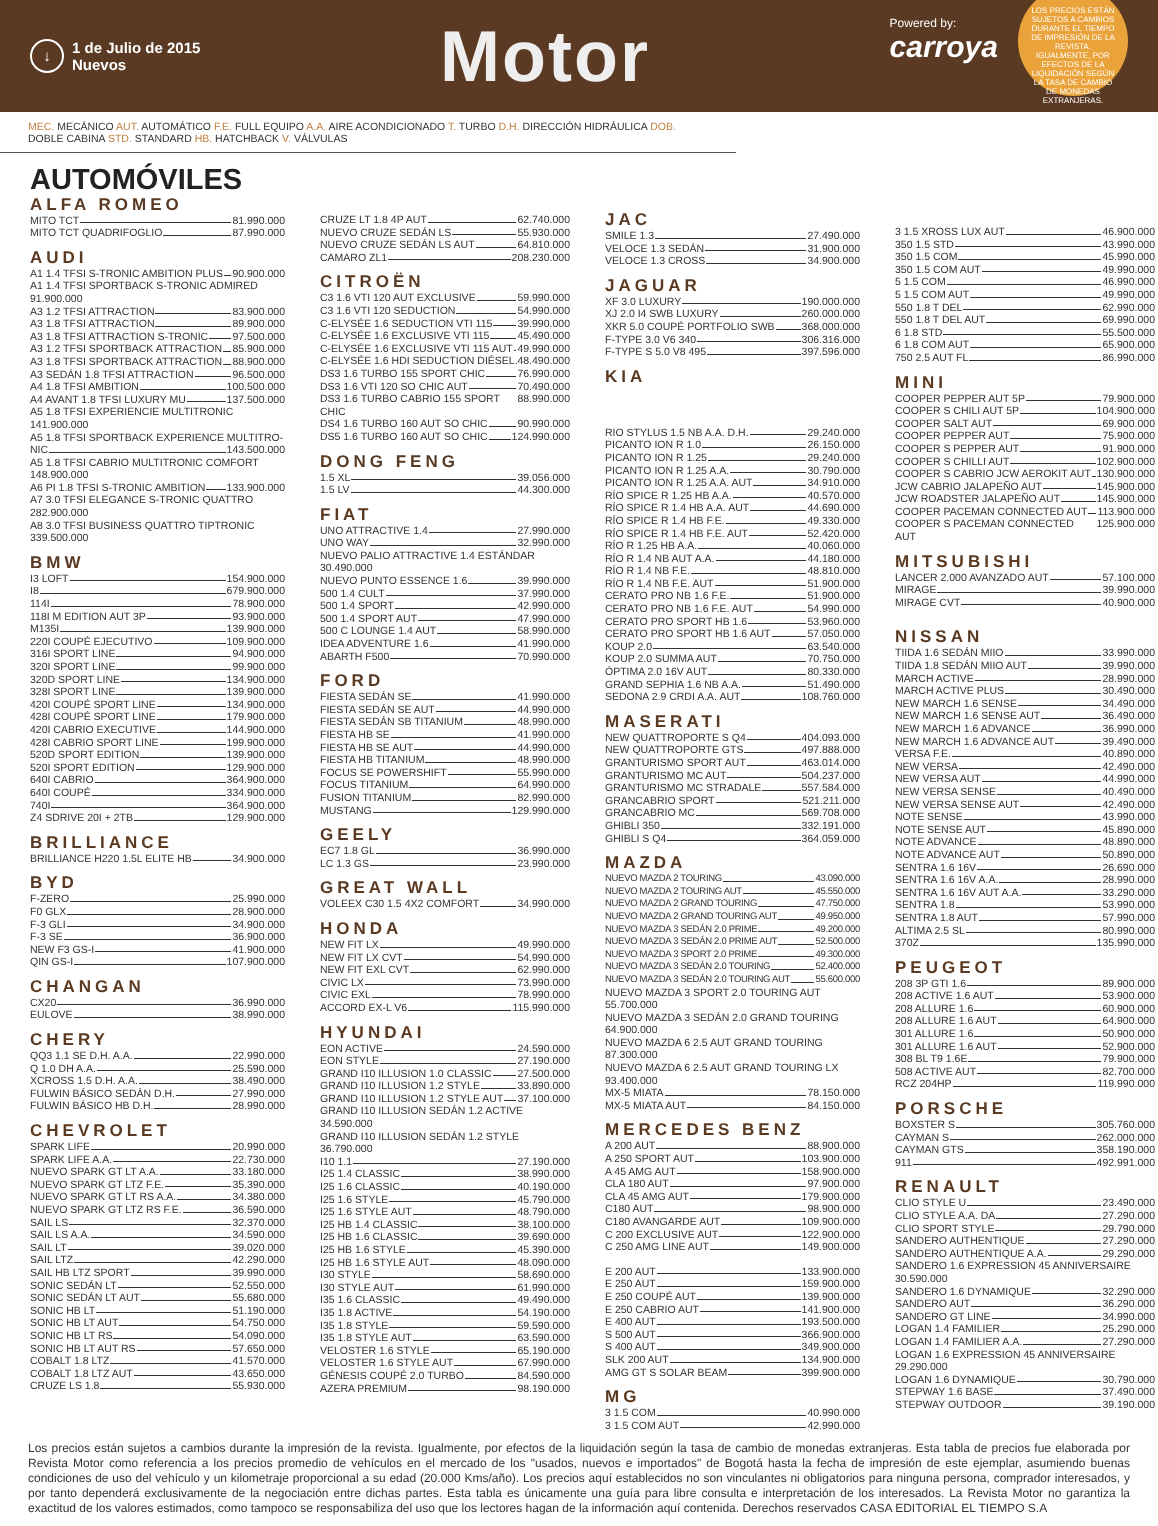↓ 1 de Julio de 2015
Nuevos
Motor
Powered by:
carroya
LOS PRECIOS ESTÁN SUJETOS A CAMBIOS DURANTE EL TIEMPO DE IMPRESIÓN DE LA REVISTA. IGUALMENTE, POR EFECTOS DE LA LIQUIDACIÓN SEGÚN LA TASA DE CAMBIO DE MONEDAS EXTRANJERAS.
MEC. MECÁNICO AUT. AUTOMÁTICO F.E. FULL EQUIPO A.A. AIRE ACONDICIONADO T. TURBO D.H. DIRECCIÓN HIDRÁULICA DOB. DOBLE CABINA STD. STANDARD HB. HATCHBACK V. VÁLVULAS
AUTOMÓVILES
ALFA ROMEO
MITO TCT 81.990.000
MITO TCT QUADRIFOGLIO 87.990.000
AUDI
A1 1.4 TFSI S-TRONIC AMBITION PLUS 90.900.000
A1 1.4 TFSI SPORTBACK S-TRONIC ADMIRED
91.900.000
A3 1.2 TFSI ATTRACTION 83.900.000
A3 1.8 TFSI ATTRACTION 89.900.000
A3 1.8 TFSI ATTRACTION S-TRONIC 97.500.000
A3 1.2 TFSI SPORTBACK ATTRACTION 85.900.000
A3 1.8 TFSI SPORTBACK ATTRACTION 88.900.000
A3 SEDÁN 1.8 TFSI ATTRACTION 96.500.000
A4 1.8 TFSI AMBITION 100.500.000
A4 AVANT 1.8 TFSI LUXURY MU 137.500.000
A5 1.8 TFSI EXPERIENCIE MULTITRONIC
141.900.000
A5 1.8 TFSI SPORTBACK EXPERIENCE MULTITRO-
NIC 143.500.000
A5 1.8 TFSI CABRIO MULTITRONIC COMFORT
148.900.000
A6 PI 1.8 TFSI S-TRONIC AMBITION 133.900.000
A7 3.0 TFSI ELEGANCE S-TRONIC QUATTRO
282.900.000
A8 3.0 TFSI BUSINESS QUATTRO TIPTRONIC
339.500.000
BMW
I3 LOFT 154.900.000
I8 679.900.000
114I 78.900.000
118I M EDITION AUT 3P 93.900.000
M135I 139.900.000
220I COUPÉ EJECUTIVO 109.900.000
316I SPORT LINE 94.900.000
320I SPORT LINE 99.900.000
320D SPORT LINE 134.900.000
328I SPORT LINE 139.900.000
420I COUPÉ SPORT LINE 134.900.000
428I COUPÉ SPORT LINE 179.900.000
420I CABRIO EXECUTIVE 144.900.000
428I CABRIO SPORT LINE 199.900.000
520D SPORT EDITION 139.900.000
520I SPORT EDITION 129.900.000
640I CABRIO 364.900.000
640I COUPÉ 334.900.000
740I 364.900.000
Z4 SDRIVE 20I + 2TB 129.900.000
BRILLIANCE
BRILLIANCE H220 1.5L ELITE HB 34.900.000
BYD
F-ZERO 25.990.000
F0 GLX 28.900.000
F-3 GLI 34.900.000
F-3 SE 36.900.000
NEW F3 GS-I 41.900.000
QIN GS-I 107.900.000
CHANGAN
CX20 36.990.000
EULOVE 38.990.000
CHERY
QQ3 1.1 SE D.H. A.A. 22.990.000
Q 1.0 DH A.A. 25.590.000
XCROSS 1.5 D.H. A.A. 38.490.000
FULWIN BÁSICO SEDÁN D.H. 27.990.000
FULWIN BÁSICO HB D.H. 28.990.000
CHEVROLET
SPARK LIFE 20.990.000
SPARK LIFE A.A. 22.730.000
NUEVO SPARK GT LT A.A. 33.180.000
NUEVO SPARK GT LTZ F.E. 35.390.000
NUEVO SPARK GT LT RS A.A. 34.380.000
NUEVO SPARK GT LTZ RS F.E. 36.590.000
SAIL LS 32.370.000
SAIL LS A.A. 34.590.000
SAIL LT 39.020.000
SAIL LTZ 42.290.000
SAIL HB LTZ SPORT 39.990.000
SONIC SEDÁN LT 52.550.000
SONIC SEDÁN LT AUT 55.680.000
SONIC HB LT 51.190.000
SONIC HB LT AUT 54.750.000
SONIC HB LT RS 54.090.000
SONIC HB LT AUT RS 57.650.000
COBALT 1.8 LTZ 41.570.000
COBALT 1.8 LTZ AUT 43.650.000
CRUZE LS 1.8 55.930.000
CRUZE LT 1.8 4P AUT 62.740.000
NUEVO CRUZE SEDÁN LS 55.930.000
NUEVO CRUZE SEDÁN LS AUT 64.810.000
CAMARO ZL1 208.230.000
CITROËN
C3 1.6 VTI 120 AUT EXCLUSIVE 59.990.000
C3 1.6 VTI 120 SEDUCTION 54.990.000
C-ELYSÉE 1.6 SEDUCTION VTI 115 39.990.000
C-ELYSÉE 1.6 EXCLUSIVE VTI 115 45.490.000
C-ELYSÉE 1.6 EXCLUSIVE VTI 115 AUT 49.990.000
C-ELYSÉE 1.6 HDI SEDUCTION DIÉSEL 48.490.000
DS3 1.6 TURBO 155 SPORT CHIC 76.990.000
DS3 1.6 VTI 120 SO CHIC AUT 70.490.000
DS3 1.6 TURBO CABRIO 155 SPORT CHIC 88.990.000
DS4 1.6 TURBO 160 AUT SO CHIC 90.990.000
DS5 1.6 TURBO 160 AUT SO CHIC 124.990.000
DONG FENG
1.5 XL 39.056.000
1.5 LV 44.300.000
FIAT
UNO ATTRACTIVE 1.4 27.990.000
UNO WAY 32.990.000
NUEVO PALIO ATTRACTIVE 1.4 ESTÁNDAR
30.490.000
NUEVO PUNTO ESSENCE 1.6 39.990.000
500 1.4 CULT 37.990.000
500 1.4 SPORT 42.990.000
500 1.4 SPORT AUT 47.990.000
500 C LOUNGE 1.4 AUT 58.990.000
IDEA ADVENTURE 1.6 41.990.000
ABARTH F500 70.990.000
FORD
FIESTA SEDÁN SE 41.990.000
FIESTA SEDÁN SE AUT 44.990.000
FIESTA SEDÁN SB TITANIUM 48.990.000
FIESTA HB SE 41.990.000
FIESTA HB SE AUT 44.990.000
FIESTA HB TITANIUM 48.990.000
FOCUS SE POWERSHIFT 55.990.000
FOCUS TITANIUM 64.990.000
FUSION TITANIUM 82.990.000
MUSTANG 129.990.000
GEELY
EC7 1.8 GL 36.990.000
LC 1.3 GS 23.990.000
GREAT WALL
VOLEEX C30 1.5 4X2 COMFORT 34.990.000
HONDA
NEW FIT LX 49.990.000
NEW FIT LX CVT 54.990.000
NEW FIT EXL CVT 62.990.000
CIVIC LX 73.990.000
CIVIC EXL 78.990.000
ACCORD EX-L V6 115.990.000
HYUNDAI
EON ACTIVE 24.590.000
EON STYLE 27.190.000
GRAND I10 ILLUSION 1.0 CLASSIC 27.500.000
GRAND I10 ILLUSION 1.2 STYLE 33.890.000
GRAND I10 ILLUSION 1.2 STYLE AUT 37.100.000
GRAND I10 ILLUSION SEDÁN 1.2 ACTIVE
34.590.000
GRAND I10 ILLUSION SEDÁN 1.2 STYLE
36.790.000
I10 1.1 27.190.000
I25 1.4 CLASSIC 38.990.000
I25 1.6 CLASSIC 40.190.000
I25 1.6 STYLE 45.790.000
I25 1.6 STYLE AUT 48.790.000
I25 HB 1.4 CLASSIC 38.100.000
I25 HB 1.6 CLASSIC 39.690.000
I25 HB 1.6 STYLE 45.390.000
I25 HB 1.6 STYLE AUT 48.090.000
I30 STYLE 58.690.000
I30 STYLE AUT 61.990.000
I35 1.6 CLASSIC 49.490.000
I35 1.8 ACTIVE 54.190.000
I35 1.8 STYLE 59.590.000
I35 1.8 STYLE AUT 63.590.000
VELOSTER 1.6 STYLE 65.190.000
VELOSTER 1.6 STYLE AUT 67.990.000
GÉNESIS COUPÉ 2.0 TURBO 84.590.000
AZERA PREMIUM 98.190.000
JAC
SMILE 1.3 27.490.000
VELOCE 1.3 SEDÁN 31.900.000
VELOCE 1.3 CROSS 34.900.000
JAGUAR
XF 3.0 LUXURY 190.000.000
XJ 2.0 I4 SWB LUXURY 260.000.000
XKR 5.0 COUPÉ PORTFOLIO SWB 368.000.000
F-TYPE 3.0 V6 340 306.316.000
F-TYPE S 5.0 V8 495 397.596.000
KIA
RIO STYLUS 1.5 NB A.A. D.H. 29.240.000
PICANTO ION R 1.0 26.150.000
PICANTO ION R 1.25 29.240.000
PICANTO ION R 1.25 A.A. 30.790.000
PICANTO ION R 1.25 A.A. AUT 34.910.000
RÍO SPICE R 1.25 HB A.A. 40.570.000
RÍO SPICE R 1.4 HB A.A. AUT 44.690.000
RÍO SPICE R 1.4 HB F.E. 49.330.000
RÍO SPICE R 1.4 HB F.E. AUT 52.420.000
RÍO R 1.25 HB A.A. 40.060.000
RÍO R 1.4 NB AUT A.A. 44.180.000
RÍO R 1.4 NB F.E. 48.810.000
RÍO R 1.4 NB F.E. AUT 51.900.000
CERATO PRO NB 1.6 F.E. 51.900.000
CERATO PRO NB 1.6 F.E. AUT 54.990.000
CERATO PRO SPORT HB 1.6 53.960.000
CERATO PRO SPORT HB 1.6 AUT 57.050.000
KOUP 2.0 63.540.000
KOUP 2.0 SUMMA AUT 70.750.000
ÓPTIMA 2.0 16V AUT 80.330.000
GRAND SEPHIA 1.6 NB A.A. 51.490.000
SEDONA 2.9 CRDI A.A. AUT 108.760.000
MASERATI
NEW QUATTROPORTE S Q4 404.093.000
NEW QUATTROPORTE GTS 497.888.000
GRANTURISMO SPORT AUT 463.014.000
GRANTURISMO MC AUT 504.237.000
GRANTURISMO MC STRADALE 557.584.000
GRANCABRIO SPORT 521.211.000
GRANCABRIO MC 569.708.000
GHIBLI 350 332.191.000
GHIBLI S Q4 364.059.000
MAZDA
NUEVO MAZDA 2 TOURING 43.090.000
NUEVO MAZDA 2 TOURING AUT 45.550.000
NUEVO MAZDA 2 GRAND TOURING 47.750.000
NUEVO MAZDA 2 GRAND TOURING AUT 49.950.000
NUEVO MAZDA 3 SEDÁN 2.0 PRIME 49.200.000
NUEVO MAZDA 3 SEDÁN 2.0 PRIME AUT 52.500.000
NUEVO MAZDA 3 SPORT 2.0 PRIME 49.300.000
NUEVO MAZDA 3 SEDÁN 2.0 TOURING 52.400.000
NUEVO MAZDA 3 SEDÁN 2.0 TOURING AUT 55.600.000
NUEVO MAZDA 3 SPORT 2.0 TOURING AUT
55.700.000
NUEVO MAZDA 3 SEDÁN 2.0 GRAND TOURING
64.900.000
NUEVO MAZDA 6 2.5 AUT GRAND TOURING
87.300.000
NUEVO MAZDA 6 2.5 AUT GRAND TOURING LX
93.400.000
MX-5 MIATA 78.150.000
MX-5 MIATA AUT 84.150.000
MERCEDES BENZ
A 200 AUT 88.900.000
A 250 SPORT AUT 103.900.000
A 45 AMG AUT 158.900.000
CLA 180 AUT 97.900.000
CLA 45 AMG AUT 179.900.000
C180 AUT 98.900.000
C180 AVANGARDE AUT 109.900.000
C 200 EXCLUSIVE AUT 122.900.000
C 250 AMG LINE AUT 149.900.000
E 200 AUT 133.900.000
E 250 AUT 159.900.000
E 250 COUPÉ AUT 139.900.000
E 250 CABRIO AUT 141.900.000
E 400 AUT 193.500.000
S 500 AUT 366.900.000
S 400 AUT 349.900.000
SLK 200 AUT 134.900.000
AMG GT S SOLAR BEAM 399.900.000
MG
3 1.5 COM 40.990.000
3 1.5 COM AUT 42.990.000
3 1.5 XROSS LUX AUT 46.900.000
350 1.5 STD 43.990.000
350 1.5 COM 45.990.000
350 1.5 COM AUT 49.990.000
5 1.5 COM 46.990.000
5 1.5 COM AUT 49.990.000
550 1.8 T DEL 62.990.000
550 1.8 T DEL AUT 69.990.000
6 1.8 STD 55.500.000
6 1.8 COM AUT 65.900.000
750 2.5 AUT FL 86.990.000
MINI
COOPER PEPPER AUT 5P 79.900.000
COOPER S CHILI AUT 5P 104.900.000
COOPER SALT AUT 69.900.000
COOPER PEPPER AUT 75.900.000
COOPER S PEPPER AUT 91.900.000
COOPER S CHILLI AUT 102.900.000
COOPER S CABRIO JCW AEROKIT AUT 130.900.000
JCW CABRIO JALAPEÑO AUT 145.900.000
JCW ROADSTER JALAPEÑO AUT 145.900.000
COOPER PACEMAN CONNECTED AUT 113.900.000
COOPER S PACEMAN CONNECTED AUT 125.900.000
MITSUBISHI
LANCER 2.000 AVANZADO AUT 57.100.000
MIRAGE 39.990.000
MIRAGE CVT 40.900.000
NISSAN
TIIDA 1.6 SEDÁN MIIO 33.990.000
TIIDA 1.8 SEDÁN MIIO AUT 39.990.000
MARCH ACTIVE 28.990.000
MARCH ACTIVE PLUS 30.490.000
NEW MARCH 1.6 SENSE 34.490.000
NEW MARCH 1.6 SENSE AUT 36.490.000
NEW MARCH 1.6 ADVANCE 36.990.000
NEW MARCH 1.6 ADVANCE AUT 39.490.000
VERSA F.E. 40.890.000
NEW VERSA 42.490.000
NEW VERSA AUT 44.990.000
NEW VERSA SENSE 40.490.000
NEW VERSA SENSE AUT 42.490.000
NOTE SENSE 43.990.000
NOTE SENSE AUT 45.890.000
NOTE ADVANCE 48.890.000
NOTE ADVANCE AUT 50.890.000
SENTRA 1.6 16V 26.690.000
SENTRA 1.6 16V A.A. 28.990.000
SENTRA 1.6 16V AUT A.A. 33.290.000
SENTRA 1.8 53.990.000
SENTRA 1.8 AUT 57.990.000
ALTIMA 2.5 SL 80.990.000
370Z 135.990.000
PEUGEOT
208 3P GTI 1.6 89.900.000
208 ACTIVE 1.6 AUT 53.900.000
208 ALLURE 1.6 60.900.000
208 ALLURE 1.6 AUT 64.900.000
301 ALLURE 1.6 50.900.000
301 ALLURE 1.6 AUT 52.900.000
308 BL T9 1.6E 79.900.000
508 ACTIVE AUT 82.700.000
RCZ 204HP 119.990.000
PORSCHE
BOXSTER S 305.760.000
CAYMAN S 262.000.000
CAYMAN GTS 358.190.000
911 492.991.000
RENAULT
CLIO STYLE U 23.490.000
CLIO STYLE A.A. DA 27.290.000
CLIO SPORT STYLE 29.790.000
SANDERO AUTHENTIQUE 27.290.000
SANDERO AUTHENTIQUE A.A. 29.290.000
SANDERO 1.6 EXPRESSION 45 ANNIVERSAIRE
30.590.000
SANDERO 1.6 DYNAMIQUE 32.290.000
SANDERO AUT 36.290.000
SANDERO GT LINE 34.990.000
LOGAN 1.4 FAMILIER 25.290.000
LOGAN 1.4 FAMILIER A.A. 27.290.000
LOGAN 1.6 EXPRESSION 45 ANNIVERSAIRE
29.290.000
LOGAN 1.6 DYNAMIQUE 30.790.000
STEPWAY 1.6 BASE 37.490.000
STEPWAY OUTDOOR 39.190.000
Los precios están sujetos a cambios durante la impresión de la revista. Igualmente, por efectos de la liquidación según la tasa de cambio de monedas extranjeras. Esta tabla de precios fue elaborada por Revista Motor como referencia a los precios promedio de vehículos en el mercado de los "usados, nuevos e importados" de Bogotá hasta la fecha de impresión de este ejemplar, asumiendo buenas condiciones de uso del vehículo y un kilometraje proporcional a su edad (20.000 Kms/año). Los precios aquí establecidos no son vinculantes ni obligatorios para ninguna persona, comprador interesados, y por tanto dependerá exclusivamente de la negociación entre dichas partes. Esta tabla es únicamente una guía para libre consulta e interpretación de los interesados. La Revista Motor no garantiza la exactitud de los valores estimados, como tampoco se responsabiliza del uso que los lectores hagan de la información aquí contenida. Derechos reservados CASA EDITORIAL EL TIEMPO S.A